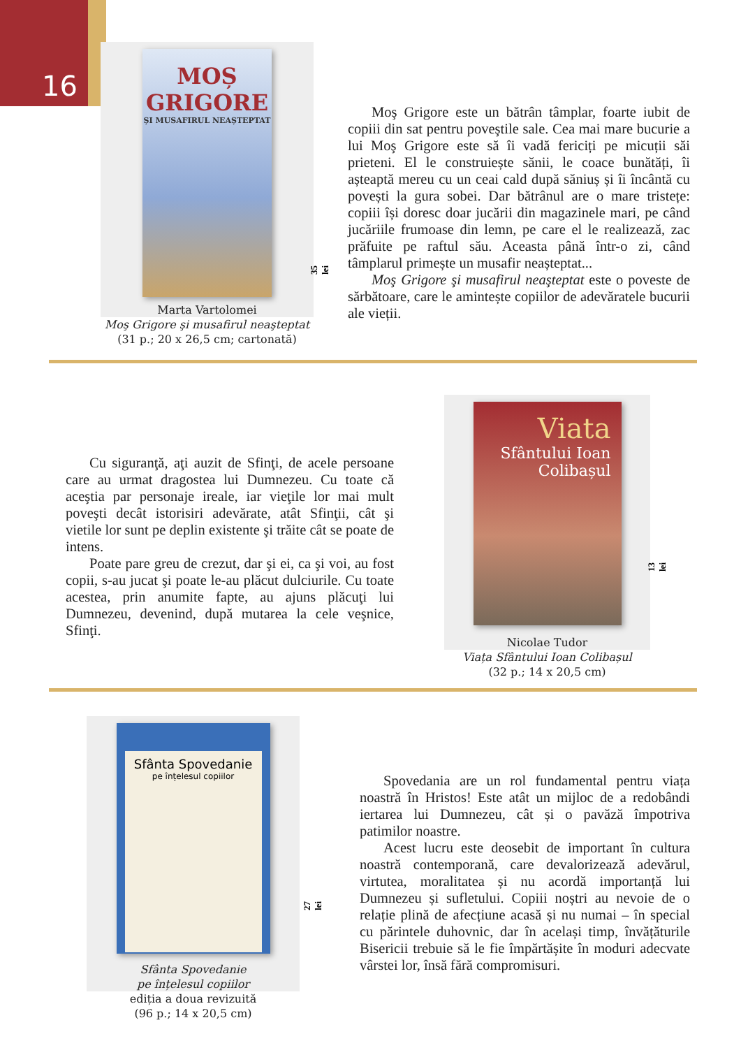16
MOȘ
GRIGORE
ȘI MUSAFIRUL NEAȘTEPTAT
Marta Vartolomei
Moş Grigore şi musafirul neaşteptat
(31 p.; 20 x 26,5 cm; cartonată)
35 lei
Moş Grigore este un bătrân tâmplar, foarte iubit de copiii din sat pentru poveştile sale. Cea mai mare bucurie a lui Moş Grigore este să îi vadă fericiți pe micuții săi prieteni. El le construiește sănii, le coace bunătăți, îi așteaptă mereu cu un ceai cald după săniuș și îi încântă cu povești la gura sobei. Dar bătrânul are o mare tristețe: copiii își doresc doar jucării din magazinele mari, pe când jucăriile frumoase din lemn, pe care el le realizează, zac prăfuite pe raftul său. Aceasta până într-o zi, când tâmplarul primește un musafir neașteptat...
Moş Grigore şi musafirul neaşteptat este o poveste de sărbătoare, care le amintește copiilor de adevăratele bucurii ale vieții.
Cu siguranţă, aţi auzit de Sfinţi, de acele persoane care au urmat dragostea lui Dumnezeu. Cu toate că aceştia par personaje ireale, iar vieţile lor mai mult poveşti decât istorisiri adevărate, atât Sfinţii, cât şi vietile lor sunt pe deplin existente şi trăite cât se poate de intens.
Poate pare greu de crezut, dar şi ei, ca şi voi, au fost copii, s-au jucat şi poate le-au plăcut dulciurile. Cu toate acestea, prin anumite fapte, au ajuns plăcuţi lui Dumnezeu, devenind, după mutarea la cele veşnice, Sfinţi.
Viata
Sfântului Ioan
Colibașul
Nicolae Tudor
Viața Sfântului Ioan Colibașul
(32 p.; 14 x 20,5 cm)
13 lei
Sfânta Spovedanie
pe înțelesul copiilor
Sfânta Spovedanie
pe înțelesul copiilor
ediția a doua revizuită
(96 p.; 14 x 20,5 cm)
27 lei
Spovedania are un rol fundamental pentru viața noastră în Hristos! Este atât un mijloc de a redobândi iertarea lui Dumnezeu, cât și o pavăză împotriva patimilor noastre.
Acest lucru este deosebit de important în cultura noastră contemporană, care devalorizează adevărul, virtutea, moralitatea și nu acordă importanță lui Dumnezeu și sufletului. Copiii noștri au nevoie de o relație plină de afecțiune acasă și nu numai – în special cu părintele duhovnic, dar în același timp, învățăturile Bisericii trebuie să le fie împărtășite în moduri adecvate vârstei lor, însă fără compromisuri.